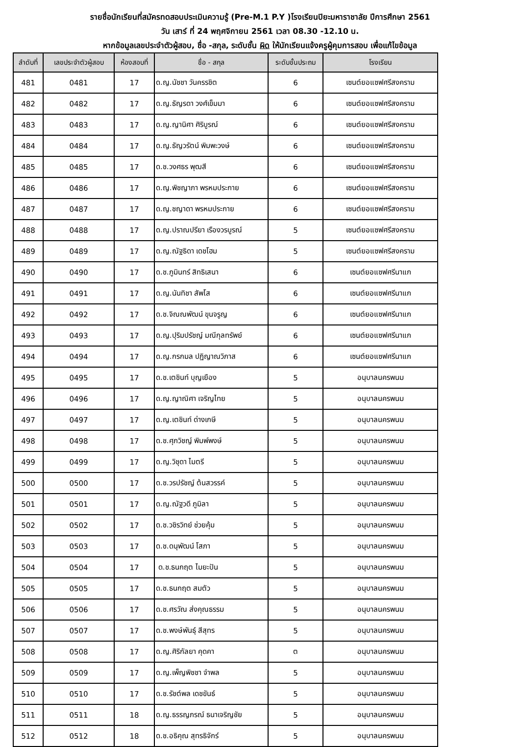รายชื่อนักเรียนที่สมัครทดสอบประเมินความรู้ (Pre-M.1 P.Y )โรงเรียนปิยะมหาราชาลัย ปีการศึกษา 2561
วัน เสาร์ ที่ 24 พฤศจิกายน 2561 เวลา 08.30 -12.10 น.
หากข้อมูลเลขประจำตัวผู้สอบ, ชื่อ -สกุล, ระดับชั้น ผิด ให้นักเรียนแจ้งครูผู้คุมการสอบ เพื่อแก้ไขข้อมูล
| ลำดับที่ | เลขประจำตัวผู้สอบ | ห้องสอบที่ | ชื่อ - สกุล | ระดับชั้นประถม | โรงเรียน |
| --- | --- | --- | --- | --- | --- |
| 481 | 0481 | 17 | ด.ญ.นัชชา วันครรชิต | 6 | เซนต์ยอแซฟศรีสงคราม |
| 482 | 0482 | 17 | ด.ญ.ธัญรดา วงศ์เข็มมา | 6 | เซนต์ยอแซฟศรีสงคราม |
| 483 | 0483 | 17 | ด.ญ.ญานิศา ศิริบูรณ์ | 6 | เซนต์ยอแซฟศรีสงคราม |
| 484 | 0484 | 17 | ด.ญ.ธัญวรัตน์ พิมพะวงษ์ | 6 | เซนต์ยอแซฟศรีสงคราม |
| 485 | 0485 | 17 | ด.ช.วงศธร พุฒสี | 6 | เซนต์ยอแซฟศรีสงคราม |
| 486 | 0486 | 17 | ด.ญ.พิชญาภา พรหมประกาย | 6 | เซนต์ยอแซฟศรีสงคราม |
| 487 | 0487 | 17 | ด.ญ.ชญาดา พรหมประกาย | 6 | เซนต์ยอแซฟศรีสงคราม |
| 488 | 0488 | 17 | ด.ญ.ปราณปรียา เรืองวรบูรณ์ | 5 | เซนต์ยอแซฟศรีสงคราม |
| 489 | 0489 | 17 | ด.ญ.ณัฐธิดา เดชโฮม | 5 | เซนต์ยอแซฟศรีสงคราม |
| 490 | 0490 | 17 | ด.ช.ภูมินทร์ สิทธิเสนา | 6 | เซนต์ยอแซฟศรีนาแก |
| 491 | 0491 | 17 | ด.ญ.นันทิชา สัพโส | 6 | เซนต์ยอแซฟศรีนาแก |
| 492 | 0492 | 17 | ด.ช.จิณณพัฒน์ ขุนจรูญ | 6 | เซนต์ยอแซฟศรีนาแก |
| 493 | 0493 | 17 | ด.ญ.ปุริมปรัชญ์ มณีกุลทรัพย์ | 6 | เซนต์ยอแซฟศรีนาแก |
| 494 | 0494 | 17 | ด.ญ.กรกมล ปฏิญาณวิภาส | 6 | เซนต์ยอแซฟศรีนาแก |
| 495 | 0495 | 17 | ด.ช.เตชินท์ บุญเยือง | 5 | อนุบาลนครพนม |
| 496 | 0496 | 17 | ด.ญ.ญาณิศา เจริญไทย | 5 | อนุบาลนครพนม |
| 497 | 0497 | 17 | ด.ญ.เตชินท์ ด่างเกษี | 5 | อนุบาลนครพนม |
| 498 | 0498 | 17 | ด.ช.ศุภวิชญ์ พิมพ์พงษ์ | 5 | อนุบาลนครพนม |
| 499 | 0499 | 17 | ด.ญ.วิชุดา ไมตรี | 5 | อนุบาลนครพนม |
| 500 | 0500 | 17 | ด.ช.วรปรัชญ์ ต้นสวรรค์ | 5 | อนุบาลนครพนม |
| 501 | 0501 | 17 | ด.ญ.ณัฐวดี ภูมิลา | 5 | อนุบาลนครพนม |
| 502 | 0502 | 17 | ด.ช.วชิรวิทย์ ช่วยคุ้ม | 5 | อนุบาลนครพนม |
| 503 | 0503 | 17 | ด.ช.ดนุพัฒน์ โสภา | 5 | อนุบาลนครพนม |
| 504 | 0504 | 17 | ด.ช.ธนกฤต ไมยะปัน | 5 | อนุบาลนครพนม |
| 505 | 0505 | 17 | ด.ช.ธนกฤต สมตัว | 5 | อนุบาลนครพนม |
| 506 | 0506 | 17 | ด.ช.ศรวัณ ส่งคุณธรรม | 5 | อนุบาลนครพนม |
| 507 | 0507 | 17 | ด.ช.พงษ์พันธุ์ สีสุทร | 5 | อนุบาลนครพนม |
| 508 | 0508 | 17 | ด.ญ.ศิริกัลยา คุดคา | ต | อนุบาลนครพนม |
| 509 | 0509 | 17 | ด.ญ.เพ็ญพิชชา จำพล | 5 | อนุบาลนครพนม |
| 510 | 0510 | 17 | ด.ช.รัชต์พล เดชขันธ์ | 5 | อนุบาลนครพนม |
| 511 | 0511 | 18 | ด.ญ.ธรรญภรณ์ ธนาเจริญชัย | 5 | อนุบาลนครพนม |
| 512 | 0512 | 18 | ด.ช.อธิคุณ สุทรธิจักร์ | 5 | อนุบาลนครพนม |